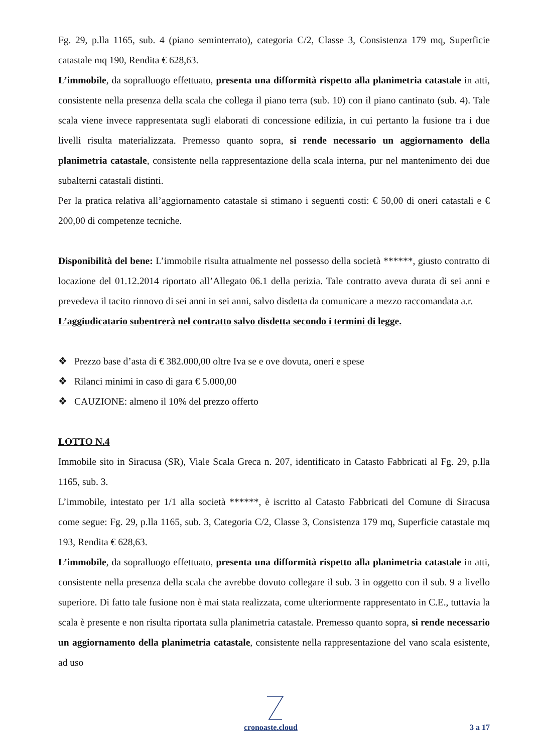Fg. 29, p.lla 1165, sub. 4 (piano seminterrato), categoria C/2, Classe 3, Consistenza 179 mq, Superficie catastale mq 190, Rendita € 628,63.
L’immobile, da sopralluogo effettuato, presenta una difformità rispetto alla planimetria catastale in atti, consistente nella presenza della scala che collega il piano terra (sub. 10) con il piano cantinato (sub. 4). Tale scala viene invece rappresentata sugli elaborati di concessione edilizia, in cui pertanto la fusione tra i due livelli risulta materializzata. Premesso quanto sopra, si rende necessario un aggiornamento della planimetria catastale, consistente nella rappresentazione della scala interna, pur nel mantenimento dei due subalterni catastali distinti.
Per la pratica relativa all’aggiornamento catastale si stimano i seguenti costi: € 50,00 di oneri catastali e € 200,00 di competenze tecniche.
Disponibilità del bene: L’immobile risulta attualmente nel possesso della società ******, giusto contratto di locazione del 01.12.2014 riportato all’Allegato 06.1 della perizia. Tale contratto aveva durata di sei anni e prevedeva il tacito rinnovo di sei anni in sei anni, salvo disdetta da comunicare a mezzo raccomandata a.r.
L’aggiudicatario subentrerà nel contratto salvo disdetta secondo i termini di legge.
❖ Prezzo base d’asta di € 382.000,00 oltre Iva se e ove dovuta, oneri e spese
❖ Rilanci minimi in caso di gara € 5.000,00
❖ CAUZIONE: almeno il 10% del prezzo offerto
LOTTO N.4
Immobile sito in Siracusa (SR), Viale Scala Greca n. 207, identificato in Catasto Fabbricati al Fg. 29, p.lla 1165, sub. 3.
L’immobile, intestato per 1/1 alla società ******, è iscritto al Catasto Fabbricati del Comune di Siracusa come segue: Fg. 29, p.lla 1165, sub. 3, Categoria C/2, Classe 3, Consistenza 179 mq, Superficie catastale mq 193, Rendita € 628,63.
L’immobile, da sopralluogo effettuato, presenta una difformità rispetto alla planimetria catastale in atti, consistente nella presenza della scala che avrebbe dovuto collegare il sub. 3 in oggetto con il sub. 9 a livello superiore. Di fatto tale fusione non è mai stata realizzata, come ulteriormente rappresentato in C.E., tuttavia la scala è presente e non risulta riportata sulla planimetria catastale. Premesso quanto sopra, si rende necessario un aggiornamento della planimetria catastale, consistente nella rappresentazione del vano scala esistente, ad uso
cronoaste.cloud 3 a 17